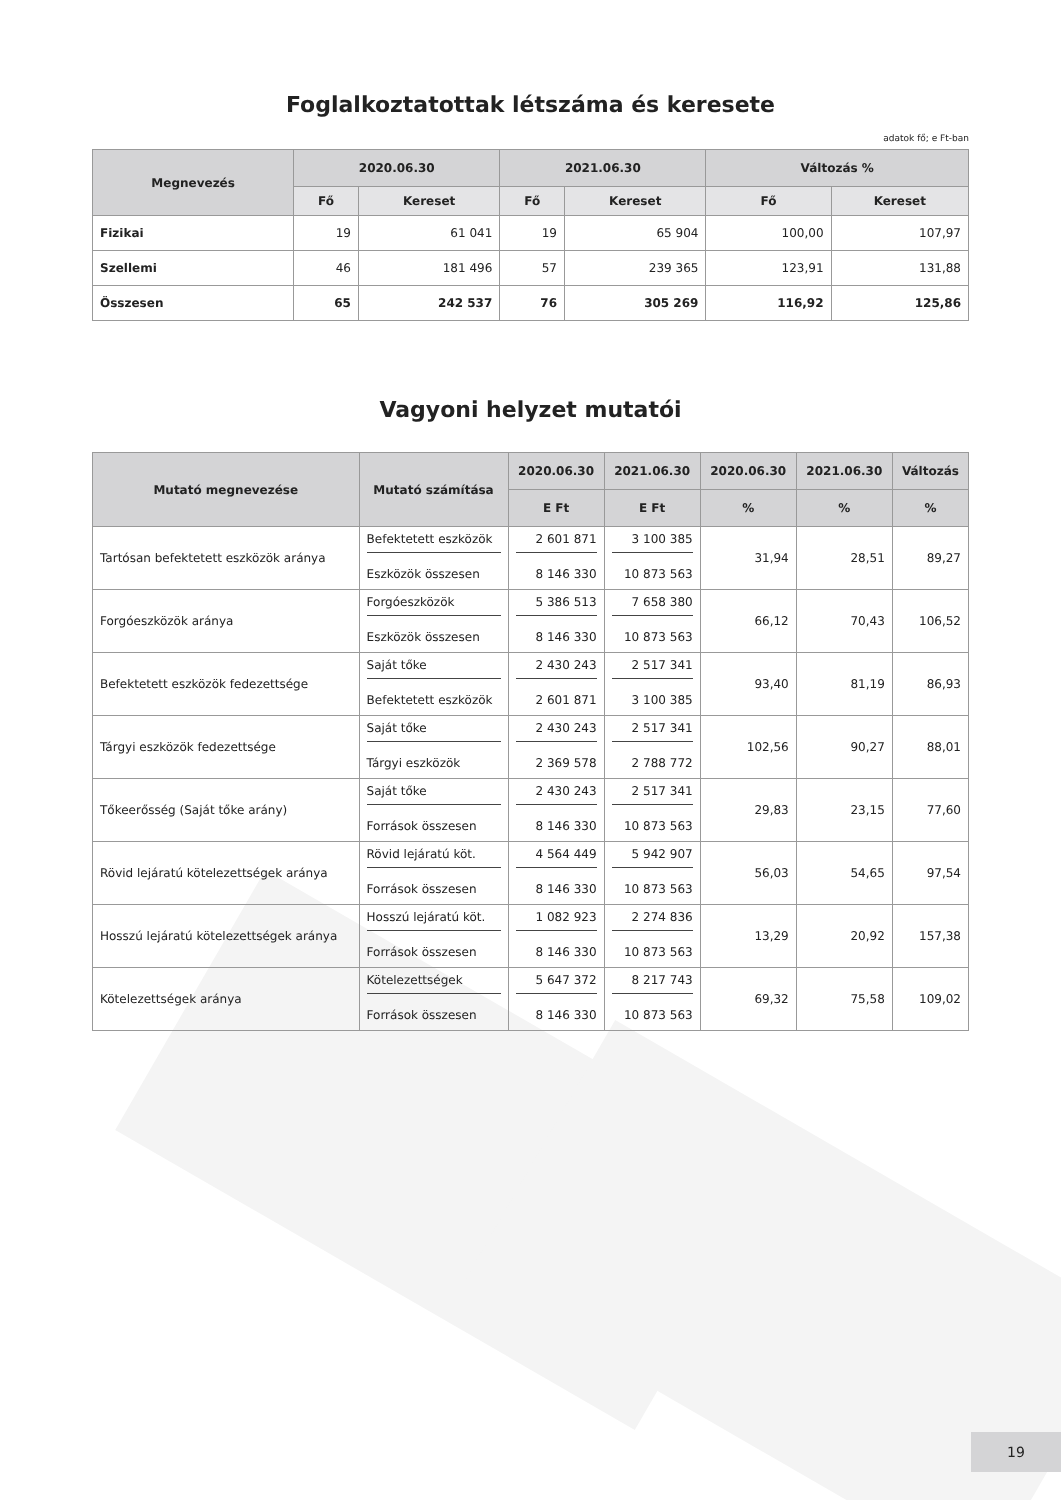Foglalkoztatottak létszáma és keresete
adatok fő; e Ft-ban
| Megnevezés | 2020.06.30 | | 2021.06.30 | | Változás % | |
| --- | --- | --- | --- | --- | --- | --- |
| | Fő | Kereset | Fő | Kereset | Fő | Kereset |
| Fizikai | 19 | 61 041 | 19 | 65 904 | 100,00 | 107,97 |
| Szellemi | 46 | 181 496 | 57 | 239 365 | 123,91 | 131,88 |
| Összesen | 65 | 242 537 | 76 | 305 269 | 116,92 | 125,86 |
Vagyoni helyzet mutatói
| Mutató megnevezése | Mutató számítása | 2020.06.30 | 2021.06.30 | 2020.06.30 | 2021.06.30 | Változás |
| --- | --- | --- | --- | --- | --- | --- |
| | | E Ft | E Ft | % | % | % |
| Tartósan befektetett eszközök aránya | Befektetett eszközök | 2 601 871 | 3 100 385 | 31,94 | 28,51 | 89,27 |
| | Eszközök összesen | 8 146 330 | 10 873 563 | | | |
| Forgóeszközök aránya | Forgóeszközök | 5 386 513 | 7 658 380 | 66,12 | 70,43 | 106,52 |
| | Eszközök összesen | 8 146 330 | 10 873 563 | | | |
| Befektetett eszközök fedezettsége | Saját tőke | 2 430 243 | 2 517 341 | 93,40 | 81,19 | 86,93 |
| | Befektetett eszközök | 2 601 871 | 3 100 385 | | | |
| Tárgyi eszközök fedezettsége | Saját tőke | 2 430 243 | 2 517 341 | 102,56 | 90,27 | 88,01 |
| | Tárgyi eszközök | 2 369 578 | 2 788 772 | | | |
| Tőkeerősség (Saját tőke arány) | Saját tőke | 2 430 243 | 2 517 341 | 29,83 | 23,15 | 77,60 |
| | Források összesen | 8 146 330 | 10 873 563 | | | |
| Rövid lejáratú kötelezettségek aránya | Rövid lejáratú köt. | 4 564 449 | 5 942 907 | 56,03 | 54,65 | 97,54 |
| | Források összesen | 8 146 330 | 10 873 563 | | | |
| Hosszú lejáratú kötelezettségek aránya | Hosszú lejáratú köt. | 1 082 923 | 2 274 836 | 13,29 | 20,92 | 157,38 |
| | Források összesen | 8 146 330 | 10 873 563 | | | |
| Kötelezettségek aránya | Kötelezettségek | 5 647 372 | 8 217 743 | 69,32 | 75,58 | 109,02 |
| | Források összesen | 8 146 330 | 10 873 563 | | | |
19